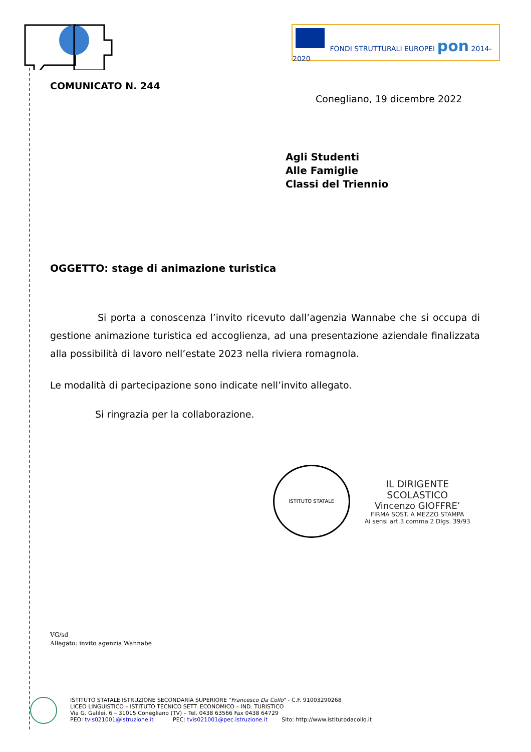FONDI STRUTTURALI EUROPEI pon 2014-2020
COMUNICATO N. 244
Conegliano, 19 dicembre 2022
Agli Studenti
Alle Famiglie
Classi del Triennio
OGGETTO: stage di animazione turistica
Si porta a conoscenza l’invito ricevuto dall’agenzia Wannabe che si occupa di gestione animazione turistica ed accoglienza, ad una presentazione aziendale finalizzata alla possibilità di lavoro nell’estate 2023 nella riviera romagnola.
Le modalità di partecipazione sono indicate nell’invito allegato.
Si ringrazia per la collaborazione.
ISTITUTO STATALE
IL DIRIGENTE SCOLASTICO
Vincenzo GIOFFRE’
FIRMA SOST. A MEZZO STAMPA
Ai sensi art.3 comma 2 Dlgs. 39/93
VG/sd
Allegato: invito agenzia Wannabe
ISTITUTO STATALE ISTRUZIONE SECONDARIA SUPERIORE "Francesco Da Collo" - C.F. 91003290268
LICEO LINGUISTICO – ISTITUTO TECNICO SETT. ECONOMICO – IND. TURISTICO
Via G. Galilei, 6 – 31015 Conegliano (TV) – Tel. 0438 63566 Fax 0438 64729
PEO: tvis021001@istruzione.it PEC: tvis021001@pec.istruzione.it Sito: http://www.istitutodacollo.it